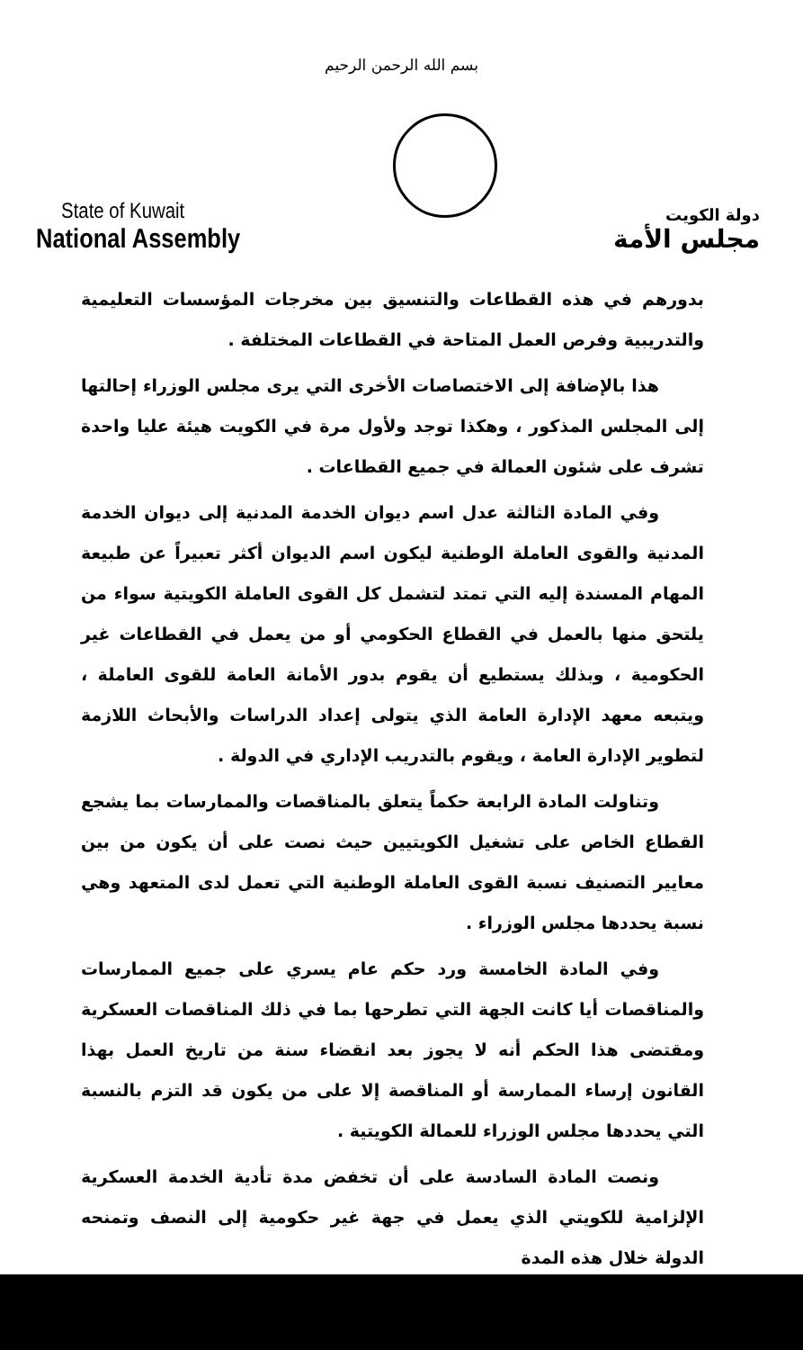بسم الله الرحمن الرحيم
State of Kuwait
National Assembly
دولة الكويت
مجلس الأمة
بدورهم في هذه القطاعات والتنسيق بين مخرجات المؤسسات التعليمية والتدريبية وفرص العمل المتاحة في القطاعات المختلفة .
هذا بالإضافة إلى الاختصاصات الأخرى التي يرى مجلس الوزراء إحالتها إلى المجلس المذكور ، وهكذا توجد ولأول مرة في الكويت هيئة عليا واحدة تشرف على شئون العمالة في جميع القطاعات .
وفي المادة الثالثة عدل اسم ديوان الخدمة المدنية إلى ديوان الخدمة المدنية والقوى العاملة الوطنية ليكون اسم الديوان أكثر تعبيراً عن طبيعة المهام المسندة إليه التي تمتد لتشمل كل القوى العاملة الكويتية سواء من يلتحق منها بالعمل في القطاع الحكومي أو من يعمل في القطاعات غير الحكومية ، وبذلك يستطيع أن يقوم بدور الأمانة العامة للقوى العاملة ، ويتبعه معهد الإدارة العامة الذي يتولى إعداد الدراسات والأبحاث اللازمة لتطوير الإدارة العامة ، ويقوم بالتدريب الإداري في الدولة .
وتناولت المادة الرابعة حكماً يتعلق بالمناقصات والممارسات بما يشجع القطاع الخاص على تشغيل الكويتيين حيث نصت على أن يكون من بين معايير التصنيف نسبة القوى العاملة الوطنية التي تعمل لدى المتعهد وهي نسبة يحددها مجلس الوزراء .
وفي المادة الخامسة ورد حكم عام يسري على جميع الممارسات والمناقصات أيا كانت الجهة التي تطرحها بما في ذلك المناقصات العسكرية ومقتضى هذا الحكم أنه لا يجوز بعد انقضاء سنة من تاريخ العمل بهذا القانون إرساء الممارسة أو المناقصة إلا على من يكون قد التزم بالنسبة التي يحددها مجلس الوزراء للعمالة الكويتية .
ونصت المادة السادسة على أن تخفض مدة تأدية الخدمة العسكرية الإلزامية للكويتي الذي يعمل في جهة غير حكومية إلى النصف وتمنحه الدولة خلال هذه المدة